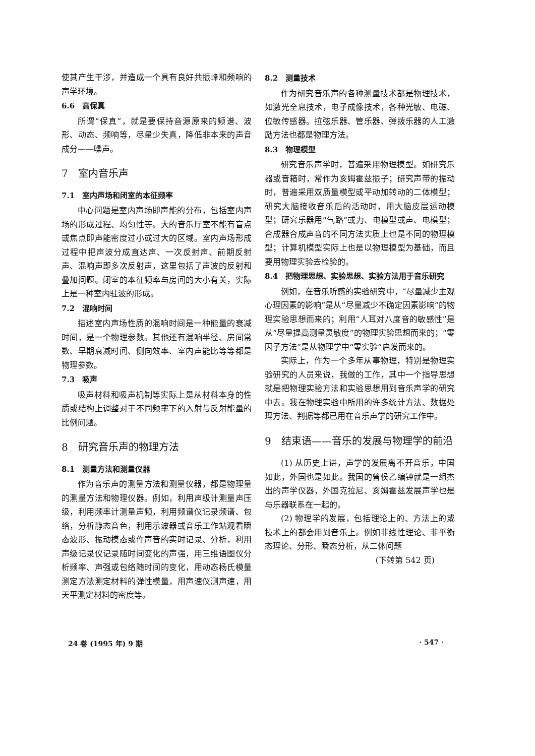使其产生干涉，并造成一个具有良好共振峰和频响的声学环境。
6.6　高保真
所谓“保真”，就是要保持音源原来的频谱、波形、动态、频响等，尽量少失真，降低非本来的声音成分——噪声。
7　室内音乐声
7.1　室内声场和闭室的本征频率
中心问题是室内声场即声能的分布，包括室内声场的形成过程、均匀性等。大的音乐厅室不能有盲点或焦点即声能密度过小或过大的区域。室内声场形成过程中把声波分成直达声、一次反射声、前期反射声、混响声即多次反射声，这里包括了声波的反射和叠加问题。闭室的本征频率与房间的大小有关，实际上是一种室内驻波的形成。
7.2　混响时间
描述室内声场性质的混响时间是一种能量的衰减时间，是一个物理参数。其他还有混响半径、房间常数、早期衰减时间、侧向效率、室内声能比等等都是物理参数。
7.3　吸声
吸声材料和吸声机制等实际上是从材料本身的性质或结构上调整对于不同频率下的入射与反射能量的比例问题。
8　研究音乐声的物理方法
8.1　测量方法和测量仪器
作为音乐声的测量方法和测量仪器，都是物理量的测量方法和物理仪器。例如，利用声级计测量声压级，利用频率计测量声频，利用频谱仪记录频谱、包络，分析静态音色，利用示波器或音乐工作站观看瞬态波形、振动模态或作声音的实时记录、分析，利用声级记录仪记录随时间变化的声强，用三维语图仪分析频率、声强或包络随时间的变化，用动态杨氏模量测定方法测定材料的弹性模量，用声速仪测声速，用天平测定材料的密度等。
8.2　测量技术
作为研究音乐声的各种测量技术都是物理技术，如激光全息技术，电子成像技术，各种光敏、电磁、位敏传感器。拉弦乐器、管乐器、弹拨乐器的人工激励方法也都是物理方法。
8.3　物理模型
研究音乐声学时，普遍采用物理模型。如研究乐器或音箱时，常作为亥姆霍兹振子；研究声带的振动时，普遍采用双质量模型或平动加转动的二体模型；研究大脑接收音乐后的活动时，用大脑皮层运动模型；研究乐器用“气路”或力、电模型或声、电模型；合成器合成声音的不同方法实质上也是不同的物理模型；计算机模型实际上也是以物理模型为基础，而且要用物理实验去检验的。
8.4　把物理思想、实验思想、实验方法用于音乐研究
例如，在音乐听感的实验研究中，“尽量减少主观心理因素的影响”是从“尽量减少不确定因素影响”的物理实验思想而来的；利用“人耳对八度音的敏感性”是从“尽量提高测量灵敏度”的物理实验思想而来的；“零因子方法”是从物理学中“零实验”启发而来的。
实际上，作为一个多年从事物理，特别是物理实验研究的人员来说，我做的工作，其中一个指导思想就是把物理实验方法和实验思想用到音乐声学的研究中去。我在物理实验中所用的许多统计方法、数据处理方法、判据等都已用在音乐声学的研究工作中。
9　结束语——音乐的发展与物理学的前沿
(1) 从历史上讲，声学的发展离不开音乐，中国如此，外国也是如此。我国的曾侯乙编钟就是一组杰出的声学仪器，外国克拉尼、亥姆霍兹发展声学也是与乐器联系在一起的。
(2) 物理学的发展，包括理论上的、方法上的或技术上的都会用到音乐上。例如非线性理论、非平衡态理论、分形、瞬态分析，从二体问题
(下转第 542 页)
24 卷 (1995 年) 9 期 · 547 ·